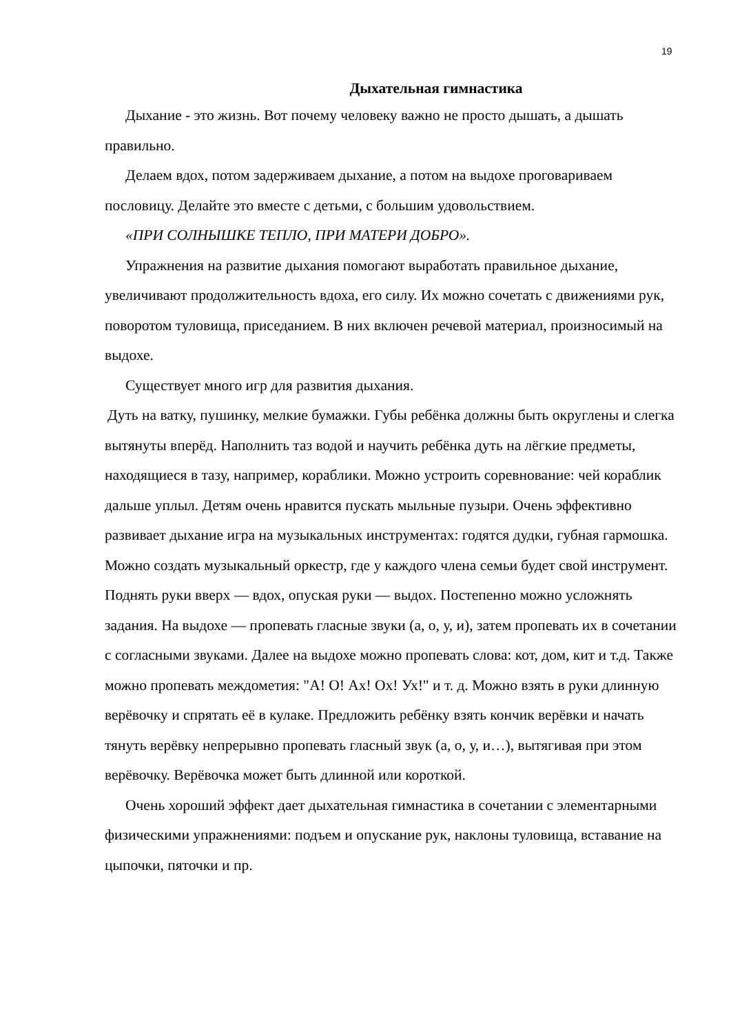19
Дыхательная гимнастика
Дыхание - это жизнь. Вот почему человеку важно не просто дышать, а дышать правильно.
Делаем вдох, потом задерживаем дыхание, а потом на выдохе проговариваем пословицу. Делайте это вместе с детьми, с большим удовольствием.
«ПРИ СОЛНЫШКЕ ТЕПЛО, ПРИ МАТЕРИ ДОБРО».
Упражнения на развитие дыхания помогают выработать правильное дыхание, увеличивают продолжительность вдоха, его силу. Их можно сочетать с движениями рук, поворотом туловища, приседанием. В них включен речевой материал, произносимый на выдохе.
Существует много игр для развития дыхания.
Дуть на ватку, пушинку, мелкие бумажки. Губы ребёнка должны быть округлены и слегка вытянуты вперёд. Наполнить таз водой и научить ребёнка дуть на лёгкие предметы, находящиеся в тазу, например, кораблики. Можно устроить соревнование: чей кораблик дальше уплыл. Детям очень нравится пускать мыльные пузыри. Очень эффективно развивает дыхание игра на музыкальных инструментах: годятся дудки, губная гармошка. Можно создать музыкальный оркестр, где у каждого члена семьи будет свой инструмент. Поднять руки вверх — вдох, опуская руки — выдох. Постепенно можно усложнять задания. На выдохе — пропевать гласные звуки (а, о, у, и), затем пропевать их в сочетании с согласными звуками. Далее на выдохе можно пропевать слова: кот, дом, кит и т.д. Также можно пропевать междометия: "А! О! Ах! Ох! Ух!" и т. д. Можно взять в руки длинную верёвочку и спрятать её в кулаке. Предложить ребёнку взять кончик верёвки и начать тянуть верёвку непрерывно пропевать гласный звук (а, о, у, и…), вытягивая при этом верёвочку. Верёвочка может быть длинной или короткой.
Очень хороший эффект дает дыхательная гимнастика в сочетании с элементарными физическими упражнениями: подъем и опускание рук, наклоны туловища, вставание на цыпочки, пяточки и пр.